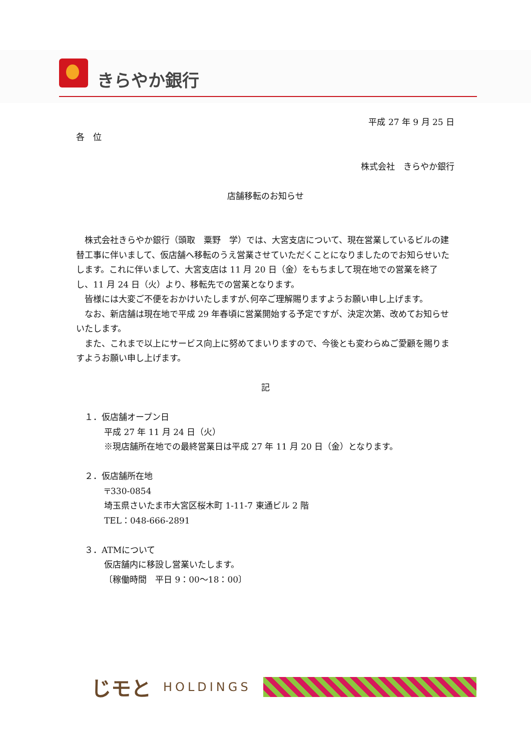きらやか銀行
平成 27 年 9 月 25 日
各　位
株式会社　きらやか銀行
店舗移転のお知らせ
　株式会社きらやか銀行（頭取　粟野　学）では、大宮支店について、現在営業しているビルの建替工事に伴いまして、仮店舗へ移転のうえ営業させていただくことになりましたのでお知らせいたします。これに伴いまして、大宮支店は 11 月 20 日（金）をもちまして現在地での営業を終了し、11 月 24 日（火）より、移転先での営業となります。
　皆様には大変ご不便をおかけいたしますが､何卒ご理解賜りますようお願い申し上げます。
　なお、新店舗は現在地で平成 29 年春頃に営業開始する予定ですが、決定次第、改めてお知らせいたします。
　また、これまで以上にサービス向上に努めてまいりますので、今後とも変わらぬご愛顧を賜りますようお願い申し上げます。
記
　１．仮店舗オープン日
平成 27 年 11 月 24 日（火）
※現店舗所在地での最終営業日は平成 27 年 11 月 20 日（金）となります。
　２．仮店舗所在地
〒330-0854
埼玉県さいたま市大宮区桜木町 1-11-7 東通ビル 2 階
TEL：048-666-2891
　３．ATMについて
仮店舗内に移設し営業いたします。
〔稼働時間　平日 9：00～18：00〕
じモと HOLDINGS